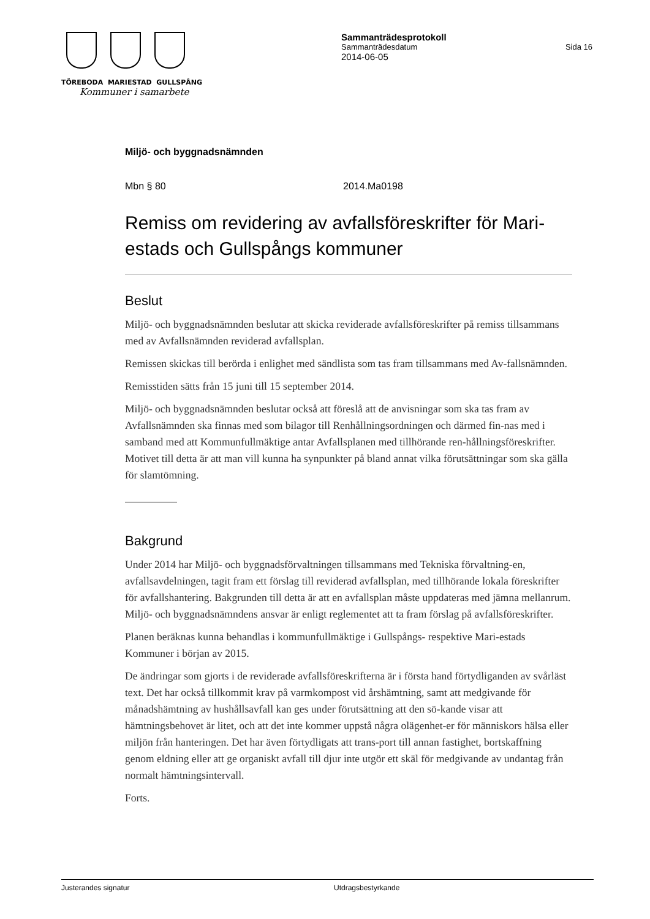TÖREBODA MARIESTAD GULLSPÅNG
Kommuner i samarbete
Sammanträdesprotokoll
Sammanträdesdatum Sida 16
2014-06-05
Miljö- och byggnadsnämnden
Mbn § 80 2014.Ma0198
Remiss om revidering av avfallsföreskrifter för Mari-estads och Gullspångs kommuner
Beslut
Miljö- och byggnadsnämnden beslutar att skicka reviderade avfallsföreskrifter på remiss tillsammans med av Avfallsnämnden reviderad avfallsplan.
Remissen skickas till berörda i enlighet med sändlista som tas fram tillsammans med Av-fallsnämnden.
Remisstiden sätts från 15 juni till 15 september 2014.
Miljö- och byggnadsnämnden beslutar också att föreslå att de anvisningar som ska tas fram av Avfallsnämnden ska finnas med som bilagor till Renhållningsordningen och därmed fin-nas med i samband med att Kommunfullmäktige antar Avfallsplanen med tillhörande ren-hållningsföreskrifter. Motivet till detta är att man vill kunna ha synpunkter på bland annat vilka förutsättningar som ska gälla för slamtömning.
Bakgrund
Under 2014 har Miljö- och byggnadsförvaltningen tillsammans med Tekniska förvaltning-en, avfallsavdelningen, tagit fram ett förslag till reviderad avfallsplan, med tillhörande lokala föreskrifter för avfallshantering. Bakgrunden till detta är att en avfallsplan måste uppdateras med jämna mellanrum. Miljö- och byggnadsnämndens ansvar är enligt reglementet att ta fram förslag på avfallsföreskrifter.
Planen beräknas kunna behandlas i kommunfullmäktige i Gullspångs- respektive Mari-estads Kommuner i början av 2015.
De ändringar som gjorts i de reviderade avfallsföreskrifterna är i första hand förtydliganden av svårläst text. Det har också tillkommit krav på varmkompost vid årshämtning, samt att medgivande för månadshämtning av hushållsavfall kan ges under förutsättning att den sö-kande visar att hämtningsbehovet är litet, och att det inte kommer uppstå några olägenhet-er för människors hälsa eller miljön från hanteringen. Det har även förtydligats att trans-port till annan fastighet, bortskaffning genom eldning eller att ge organiskt avfall till djur inte utgör ett skäl för medgivande av undantag från normalt hämtningsintervall.
Forts.
Justerandes signatur Utdragsbestyrkande